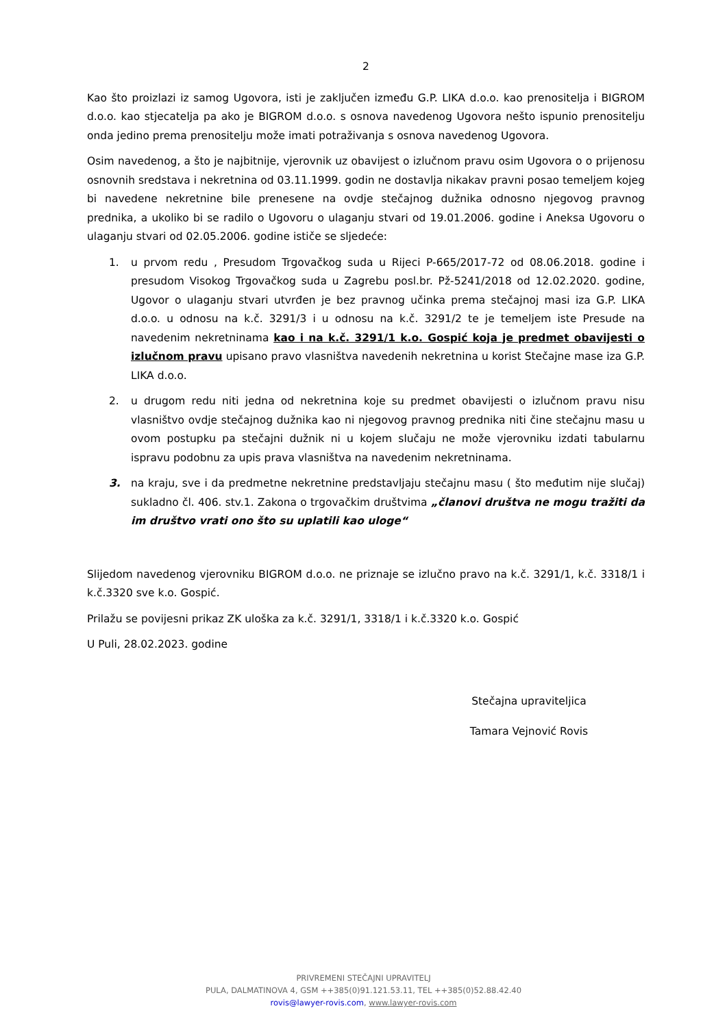2
Kao što proizlazi iz samog Ugovora, isti je zaključen između G.P. LIKA d.o.o. kao prenositelja i BIGROM d.o.o. kao stjecatelja pa ako je BIGROM d.o.o. s osnova navedenog Ugovora nešto ispunio prenositelju onda jedino prema prenositelju može imati potraživanja s osnova navedenog Ugovora.
Osim navedenog, a što je najbitnije, vjerovnik uz obavijest o izlučnom pravu osim Ugovora o o prijenosu osnovnih sredstava i nekretnina od 03.11.1999. godin ne dostavlja nikakav pravni posao temeljem kojeg bi navedene nekretnine bile prenesene na ovdje stečajnog dužnika odnosno njegovog pravnog prednika, a ukoliko bi se radilo o Ugovoru o ulaganju stvari od 19.01.2006. godine i Aneksa Ugovoru o ulaganju stvari od 02.05.2006. godine ističe se sljedeće:
1. u prvom redu , Presudom Trgovačkog suda u Rijeci P-665/2017-72 od 08.06.2018. godine i presudom Visokog Trgovačkog suda u Zagrebu posl.br. Pž-5241/2018 od 12.02.2020. godine, Ugovor o ulaganju stvari utvrđen je bez pravnog učinka prema stečajnoj masi iza G.P. LIKA d.o.o. u odnosu na k.č. 3291/3 i u odnosu na k.č. 3291/2 te je temeljem iste Presude na navedenim nekretninama kao i na k.č. 3291/1 k.o. Gospić koja je predmet obavijesti o izlučnom pravu upisano pravo vlasništva navedenih nekretnina u korist Stečajne mase iza G.P. LIKA d.o.o.
2. u drugom redu niti jedna od nekretnina koje su predmet obavijesti o izlučnom pravu nisu vlasništvo ovdje stečajnog dužnika kao ni njegovog pravnog prednika niti čine stečajnu masu u ovom postupku pa stečajni dužnik ni u kojem slučaju ne može vjerovniku izdati tabularnu ispravu podobnu za upis prava vlasništva na navedenim nekretninama.
3. na kraju, sve i da predmetne nekretnine predstavljaju stečajnu masu ( što međutim nije slučaj) sukladno čl. 406. stv.1. Zakona o trgovačkim društvima „članovi društva ne mogu tražiti da im društvo vrati ono što su uplatili kao uloge“
Slijedom navedenog vjerovniku BIGROM d.o.o. ne priznaje se izlučno pravo na k.č. 3291/1, k.č. 3318/1 i k.č.3320 sve k.o. Gospić.
Prilažu se povijesni prikaz ZK uloška za k.č. 3291/1, 3318/1 i k.č.3320 k.o. Gospić
U Puli, 28.02.2023. godine
Stečajna upraviteljica
Tamara Vejnović Rovis
PRIVREMENI STEČAJNI UPRAVITELJ
PULA, DALMATINOVA 4, GSM ++385(0)91.121.53.11, TEL ++385(0)52.88.42.40
rovis@lawyer-rovis.com, www.lawyer-rovis.com